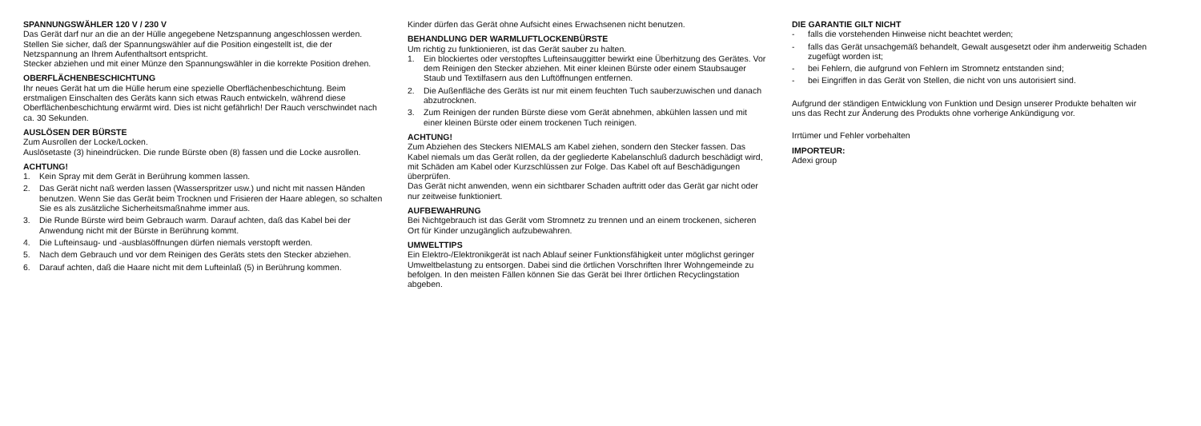SPANNUNGSWÄHLER 120 V / 230 V
Das Gerät darf nur an die an der Hülle angegebene Netzspannung angeschlossen werden. Stellen Sie sicher, daß der Spannungswähler auf die Position eingestellt ist, die der Netzspannung an Ihrem Aufenthaltsort entspricht.
Stecker abziehen und mit einer Münze den Spannungswähler in die korrekte Position drehen.
OBERFLÄCHENBESCHICHTUNG
Ihr neues Gerät hat um die Hülle herum eine spezielle Oberflächenbeschichtung. Beim erstmaligen Einschalten des Geräts kann sich etwas Rauch entwickeln, während diese Oberflächenbeschichtung erwärmt wird. Dies ist nicht gefährlich! Der Rauch verschwindet nach ca. 30 Sekunden.
AUSLÖSEN DER BÜRSTE
Zum Ausrollen der Locke/Locken.
Auslösetaste (3) hineindrücken. Die runde Bürste oben (8) fassen und die Locke ausrollen.
ACHTUNG!
1. Kein Spray mit dem Gerät in Berührung kommen lassen.
2. Das Gerät nicht naß werden lassen (Wasserspritzer usw.) und nicht mit nassen Händen benutzen. Wenn Sie das Gerät beim Trocknen und Frisieren der Haare ablegen, so schalten Sie es als zusätzliche Sicherheitsmaßnahme immer aus.
3. Die Runde Bürste wird beim Gebrauch warm. Darauf achten, daß das Kabel bei der Anwendung nicht mit der Bürste in Berührung kommt.
4. Die Lufteinsaug- und -ausblasöffnungen dürfen niemals verstopft werden.
5. Nach dem Gebrauch und vor dem Reinigen des Geräts stets den Stecker abziehen.
6. Darauf achten, daß die Haare nicht mit dem Lufteinlaß (5) in Berührung kommen.
Kinder dürfen das Gerät ohne Aufsicht eines Erwachsenen nicht benutzen.
BEHANDLUNG DER WARMLUFTLOCKENBÜRSTE
Um richtig zu funktionieren, ist das Gerät sauber zu halten.
1. Ein blockiertes oder verstopftes Lufteinsauggitter bewirkt eine Überhitzung des Gerätes. Vor dem Reinigen den Stecker abziehen. Mit einer kleinen Bürste oder einem Staubsauger Staub und Textilfasern aus den Luftöffnungen entfernen.
2. Die Außenfläche des Geräts ist nur mit einem feuchten Tuch sauberzuwischen und danach abzutrocknen.
3. Zum Reinigen der runden Bürste diese vom Gerät abnehmen, abkühlen lassen und mit einer kleinen Bürste oder einem trockenen Tuch reinigen.
ACHTUNG!
Zum Abziehen des Steckers NIEMALS am Kabel ziehen, sondern den Stecker fassen. Das Kabel niemals um das Gerät rollen, da der gegliederte Kabelanschluß dadurch beschädigt wird, mit Schäden am Kabel oder Kurzschlüssen zur Folge. Das Kabel oft auf Beschädigungen überprüfen.
Das Gerät nicht anwenden, wenn ein sichtbarer Schaden auftritt oder das Gerät gar nicht oder nur zeitweise funktioniert.
AUFBEWAHRUNG
Bei Nichtgebrauch ist das Gerät vom Stromnetz zu trennen und an einem trockenen, sicheren Ort für Kinder unzugänglich aufzubewahren.
UMWELTTIPS
Ein Elektro-/Elektronikgerät ist nach Ablauf seiner Funktionsfähigkeit unter möglichst geringer Umweltbelastung zu entsorgen. Dabei sind die örtlichen Vorschriften Ihrer Wohngemeinde zu befolgen. In den meisten Fällen können Sie das Gerät bei Ihrer örtlichen Recyclingstation abgeben.
DIE GARANTIE GILT NICHT
- falls die vorstehenden Hinweise nicht beachtet werden;
- falls das Gerät unsachgemäß behandelt, Gewalt ausgesetzt oder ihm anderweitig Schaden zugefügt worden ist;
- bei Fehlern, die aufgrund von Fehlern im Stromnetz entstanden sind;
- bei Eingriffen in das Gerät von Stellen, die nicht von uns autorisiert sind.
Aufgrund der ständigen Entwicklung von Funktion und Design unserer Produkte behalten wir uns das Recht zur Änderung des Produkts ohne vorherige Ankündigung vor.
Irrtümer und Fehler vorbehalten
IMPORTEUR:
Adexi group